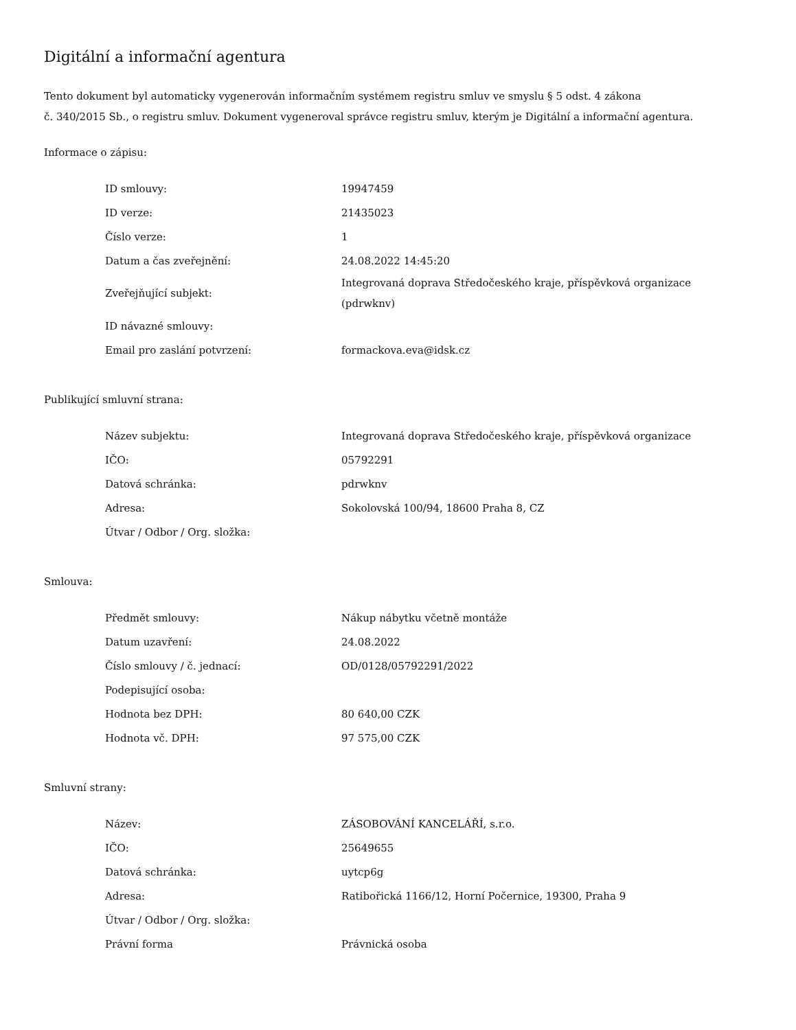Digitální a informační agentura
Tento dokument byl automaticky vygenerován informačním systémem registru smluv ve smyslu § 5 odst. 4 zákona
č. 340/2015 Sb., o registru smluv. Dokument vygeneroval správce registru smluv, kterým je Digitální a informační agentura.
Informace o zápisu:
| ID smlouvy: | 19947459 |
| ID verze: | 21435023 |
| Číslo verze: | 1 |
| Datum a čas zveřejnění: | 24.08.2022 14:45:20 |
| Zveřejňující subjekt: | Integrovaná doprava Středočeského kraje, příspěvková organizace (pdrwknv) |
| ID návazné smlouvy: | |
| Email pro zaslání potvrzení: | formackova.eva@idsk.cz |
Publikující smluvní strana:
| Název subjektu: | Integrovaná doprava Středočeského kraje, příspěvková organizace |
| IČO: | 05792291 |
| Datová schránka: | pdrwknv |
| Adresa: | Sokolovská 100/94, 18600 Praha 8, CZ |
| Útvar / Odbor / Org. složka: | |
Smlouva:
| Předmět smlouvy: | Nákup nábytku včetně montáže |
| Datum uzavření: | 24.08.2022 |
| Číslo smlouvy / č. jednací: | OD/0128/05792291/2022 |
| Podepisující osoba: | |
| Hodnota bez DPH: | 80 640,00 CZK |
| Hodnota vč. DPH: | 97 575,00 CZK |
Smluvní strany:
| Název: | ZÁSOBOVÁNÍ KANCELÁŘÍ, s.r.o. |
| IČO: | 25649655 |
| Datová schránka: | uytcp6g |
| Adresa: | Ratibořická 1166/12, Horní Počernice, 19300, Praha 9 |
| Útvar / Odbor / Org. složka: | |
| Právní forma | Právnická osoba |